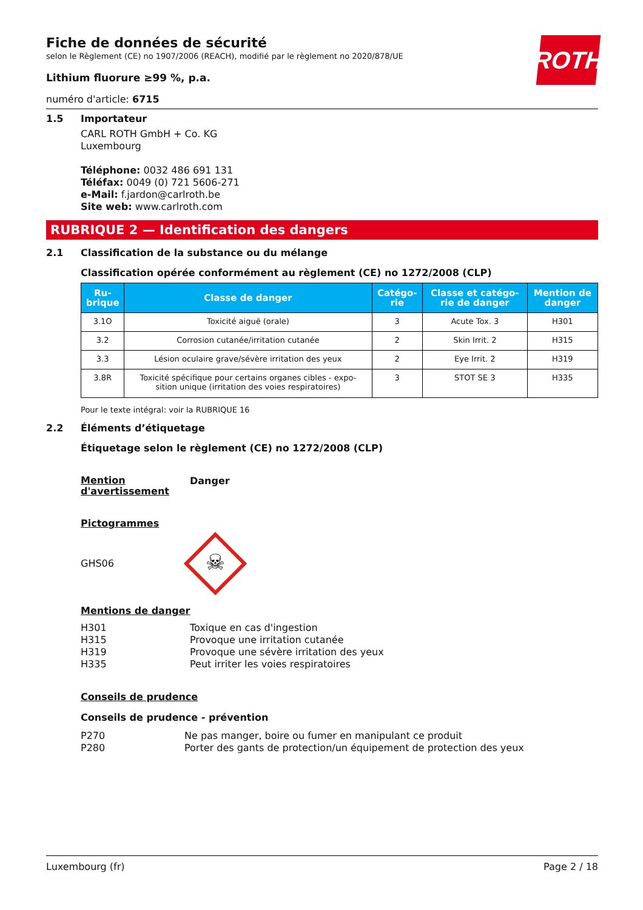ROTH
Fiche de données de sécurité
selon le Règlement (CE) no 1907/2006 (REACH), modifié par le règlement no 2020/878/UE
Lithium fluorure ≥99 %, p.a.
numéro d'article: 6715
1.5 Importateur
CARL ROTH GmbH + Co. KG
Luxembourg
Téléphone: 0032 486 691 131
Téléfax: 0049 (0) 721 5606-271
e-Mail: f.jardon@carlroth.be
Site web: www.carlroth.com
RUBRIQUE 2 — Identification des dangers
2.1 Classification de la substance ou du mélange
Classification opérée conformément au règlement (CE) no 1272/2008 (CLP)
| Ru- brique | Classe de danger | Catégo- rie | Classe et catégo- rie de danger | Mention de danger |
| --- | --- | --- | --- | --- |
| 3.1O | Toxicité aiguë (orale) | 3 | Acute Tox. 3 | H301 |
| 3.2 | Corrosion cutanée/irritation cutanée | 2 | Skin Irrit. 2 | H315 |
| 3.3 | Lésion oculaire grave/sévère irritation des yeux | 2 | Eye Irrit. 2 | H319 |
| 3.8R | Toxicité spécifique pour certains organes cibles - expo- sition unique (irritation des voies respiratoires) | 3 | STOT SE 3 | H335 |
Pour le texte intégral: voir la RUBRIQUE 16
2.2 Éléments d’étiquetage
Étiquetage selon le règlement (CE) no 1272/2008 (CLP)
Mention d'avertissement Danger
Pictogrammes
GHS06
☠
Mentions de danger
H301 Toxique en cas d'ingestion
H315 Provoque une irritation cutanée
H319 Provoque une sévère irritation des yeux
H335 Peut irriter les voies respiratoires
Conseils de prudence
Conseils de prudence - prévention
P270 Ne pas manger, boire ou fumer en manipulant ce produit
P280 Porter des gants de protection/un équipement de protection des yeux
Luxembourg (fr) Page 2 / 18